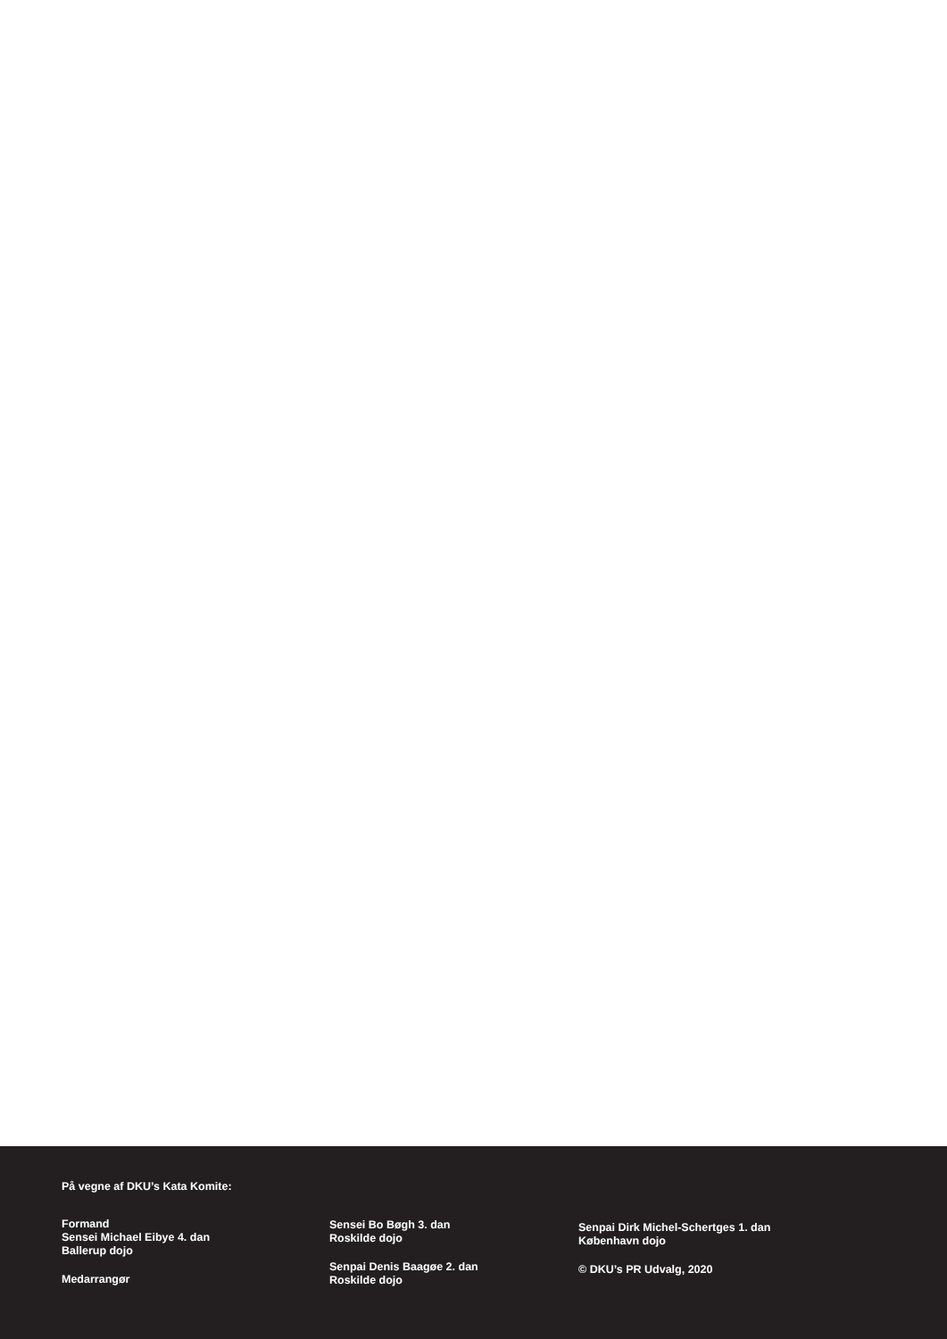På vegne af DKU’s Kata Komite:
Formand
Sensei Michael Eibye 4. dan
Ballerup dojo
Medarrangør
Sensei Bo Bøgh 3. dan
Roskilde dojo
Senpai Denis Baagøe 2. dan
Roskilde dojo
Senpai Dirk Michel-Schertges 1. dan
København dojo
© DKU’s PR Udvalg, 2020